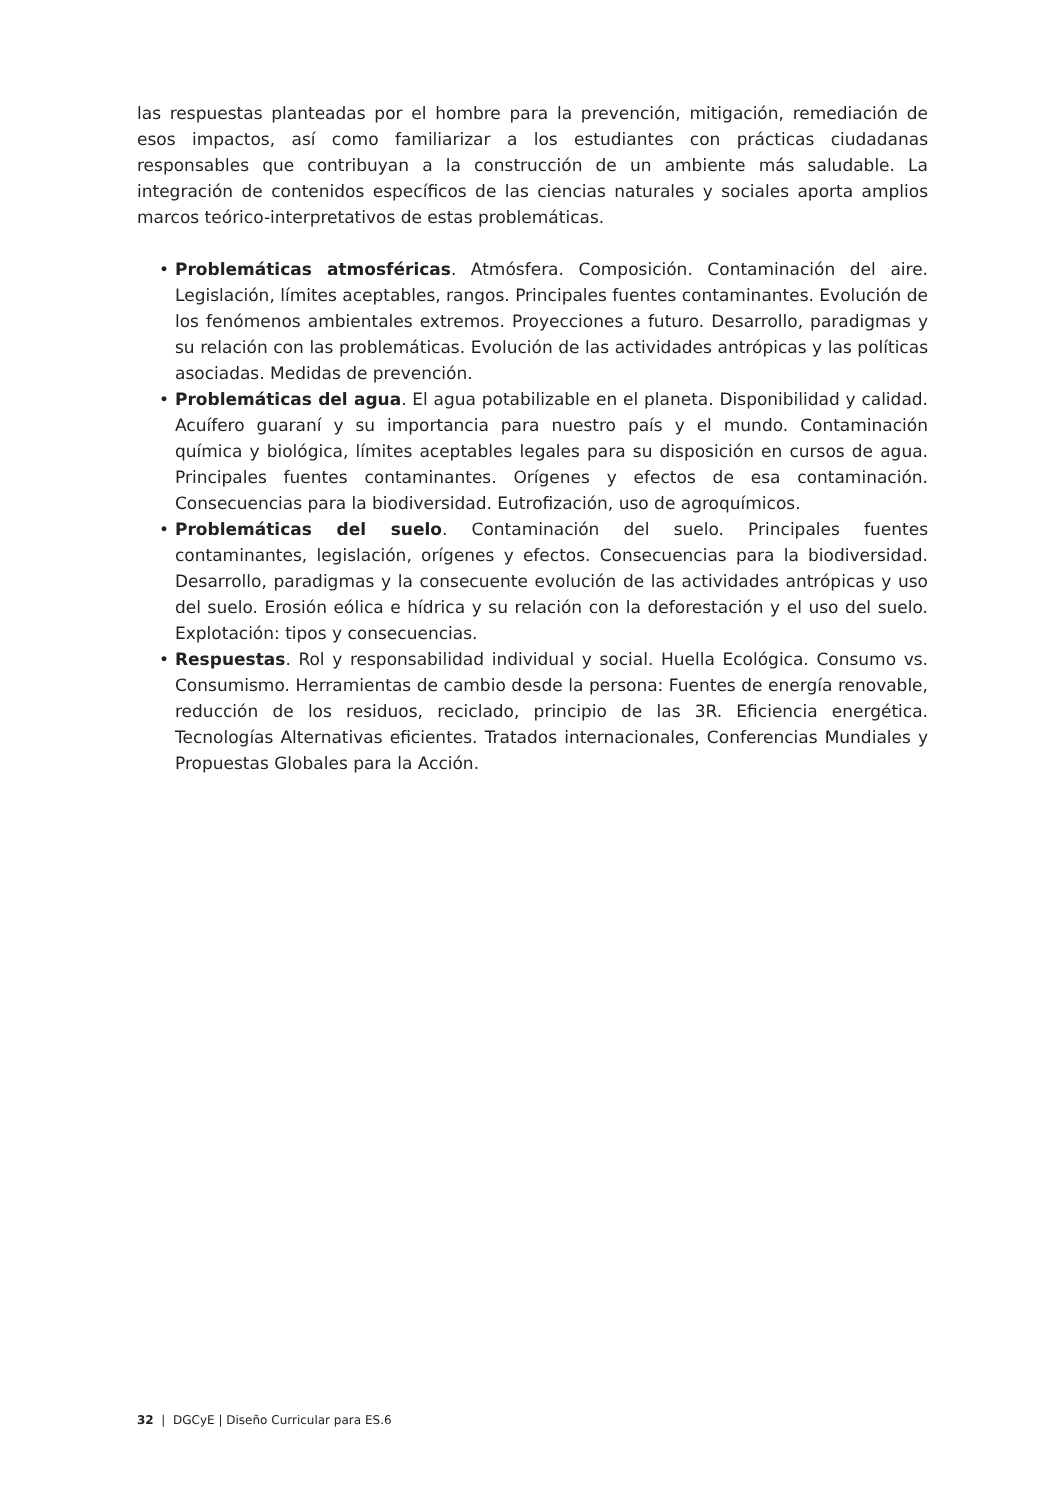las respuestas planteadas por el hombre para la prevención, mitigación, remediación de esos impactos, así como familiarizar a los estudiantes con prácticas ciudadanas responsables que contribuyan a la construcción de un ambiente más saludable. La integración de contenidos específicos de las ciencias naturales y sociales aporta amplios marcos teórico-interpretativos de estas problemáticas.
• Problemáticas atmosféricas. Atmósfera. Composición. Contaminación del aire. Legislación, límites aceptables, rangos. Principales fuentes contaminantes. Evolución de los fenómenos ambientales extremos. Proyecciones a futuro. Desarrollo, paradigmas y su relación con las problemáticas. Evolución de las actividades antrópicas y las políticas asociadas. Medidas de prevención.
• Problemáticas del agua. El agua potabilizable en el planeta. Disponibilidad y calidad. Acuífero guaraní y su importancia para nuestro país y el mundo. Contaminación química y biológica, límites aceptables legales para su disposición en cursos de agua. Principales fuentes contaminantes. Orígenes y efectos de esa contaminación. Consecuencias para la biodiversidad. Eutrofización, uso de agroquímicos.
• Problemáticas del suelo. Contaminación del suelo. Principales fuentes contaminantes, legislación, orígenes y efectos. Consecuencias para la biodiversidad. Desarrollo, paradigmas y la consecuente evolución de las actividades antrópicas y uso del suelo. Erosión eólica e hídrica y su relación con la deforestación y el uso del suelo. Explotación: tipos y consecuencias.
• Respuestas. Rol y responsabilidad individual y social. Huella Ecológica. Consumo vs. Consumismo. Herramientas de cambio desde la persona: Fuentes de energía renovable, reducción de los residuos, reciclado, principio de las 3R. Eficiencia energética. Tecnologías Alternativas eficientes. Tratados internacionales, Conferencias Mundiales y Propuestas Globales para la Acción.
32 | DGCyE | Diseño Curricular para ES.6